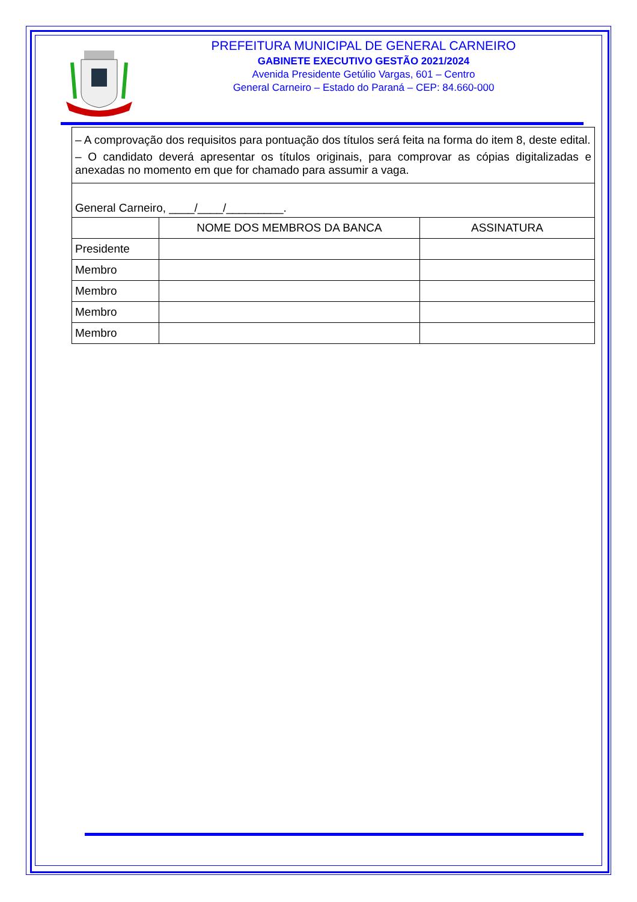PREFEITURA MUNICIPAL DE GENERAL CARNEIRO
GABINETE EXECUTIVO GESTÃO 2021/2024
Avenida Presidente Getúlio Vargas, 601 – Centro
General Carneiro – Estado do Paraná – CEP: 84.660-000
| – A comprovação dos requisitos para pontuação dos títulos será feita na forma do item 8, deste edital. – O candidato deverá apresentar os títulos originais, para comprovar as cópias digitalizadas e anexadas no momento em que for chamado para assumir a vaga. | | |
| General Carneiro, ____/____/_________. | | |
| | NOME DOS MEMBROS DA BANCA | ASSINATURA |
| Presidente | | |
| Membro | | |
| Membro | | |
| Membro | | |
| Membro | | |